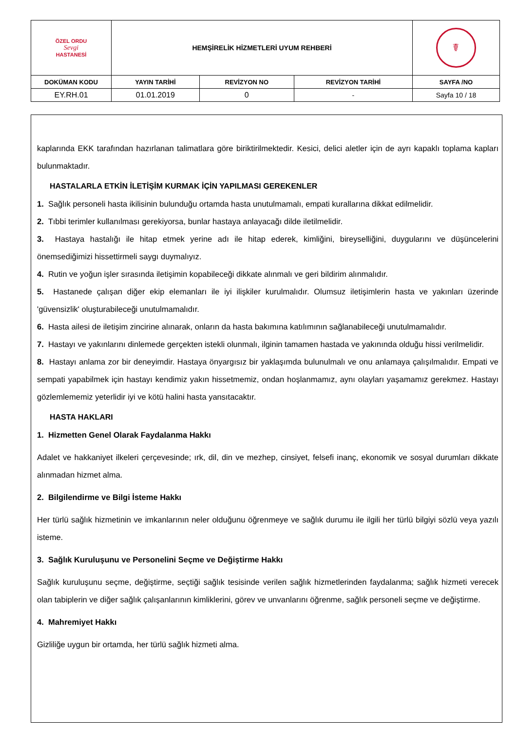| ÖZEL ORDU Sevgi HASTANESİ | HEMŞİRELİK HİZMETLERİ UYUM REHBERİ | | | ☤ |
| DOKÜMAN KODU | YAYIN TARİHİ | REVİZYON NO | REVİZYON TARİHİ | SAYFA /NO |
| EY.RH.01 | 01.01.2019 | 0 | - | Sayfa 10 / 18 |
kaplarında EKK tarafından hazırlanan talimatlara göre biriktirilmektedir. Kesici, delici aletler için de ayrı kapaklı toplama kapları bulunmaktadır.
HASTALARLA ETKİN İLETİŞİM KURMAK İÇİN YAPILMASI GEREKENLER
1. Sağlık personeli hasta ikilisinin bulunduğu ortamda hasta unutulmamalı, empati kurallarına dikkat edilmelidir.
2. Tıbbi terimler kullanılması gerekiyorsa, bunlar hastaya anlayacağı dilde iletilmelidir.
3. Hastaya hastalığı ile hitap etmek yerine adı ile hitap ederek, kimliğini, bireyselliğini, duygularını ve düşüncelerini önemsediğimizi hissettirmeli saygı duymalıyız.
4. Rutin ve yoğun işler sırasında iletişimin kopabileceği dikkate alınmalı ve geri bildirim alınmalıdır.
5. Hastanede çalışan diğer ekip elemanları ile iyi ilişkiler kurulmalıdır. Olumsuz iletişimlerin hasta ve yakınları üzerinde 'güvensizlik' oluşturabileceği unutulmamalıdır.
6. Hasta ailesi de iletişim zincirine alınarak, onların da hasta bakımına katılımının sağlanabileceği unutulmamalıdır.
7. Hastayı ve yakınlarını dinlemede gerçekten istekli olunmalı, ilginin tamamen hastada ve yakınında olduğu hissi verilmelidir.
8. Hastayı anlama zor bir deneyimdir. Hastaya önyargısız bir yaklaşımda bulunulmalı ve onu anlamaya çalışılmalıdır. Empati ve sempati yapabilmek için hastayı kendimiz yakın hissetmemiz, ondan hoşlanmamız, aynı olayları yaşamamız gerekmez. Hastayı gözlemlememiz yeterlidir iyi ve kötü halini hasta yansıtacaktır.
HASTA HAKLARI
1. Hizmetten Genel Olarak Faydalanma Hakkı
Adalet ve hakkaniyet ilkeleri çerçevesinde; ırk, dil, din ve mezhep, cinsiyet, felsefi inanç, ekonomik ve sosyal durumları dikkate alınmadan hizmet alma.
2. Bilgilendirme ve Bilgi İsteme Hakkı
Her türlü sağlık hizmetinin ve imkanlarının neler olduğunu öğrenmeye ve sağlık durumu ile ilgili her türlü bilgiyi sözlü veya yazılı isteme.
3. Sağlık Kuruluşunu ve Personelini Seçme ve Değiştirme Hakkı
Sağlık kuruluşunu seçme, değiştirme, seçtiği sağlık tesisinde verilen sağlık hizmetlerinden faydalanma; sağlık hizmeti verecek olan tabiplerin ve diğer sağlık çalışanlarının kimliklerini, görev ve unvanlarını öğrenme, sağlık personeli seçme ve değiştirme.
4. Mahremiyet Hakkı
Gizliliğe uygun bir ortamda, her türlü sağlık hizmeti alma.